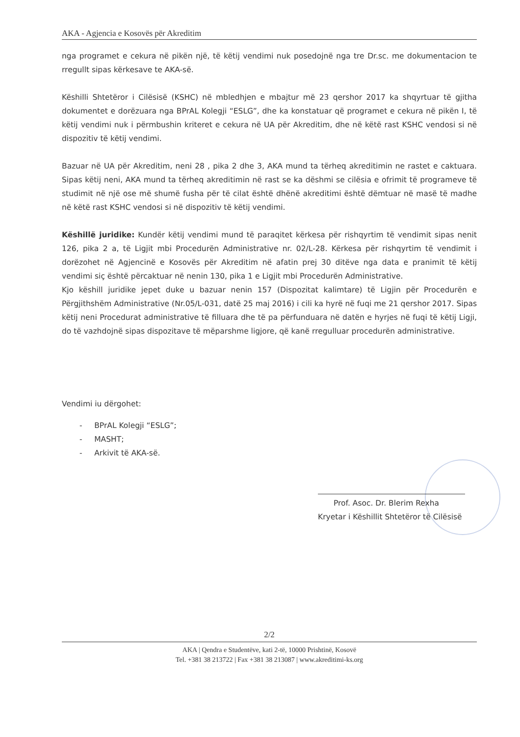AKA - Agjencia e Kosovës për Akreditim
nga programet e cekura në pikën një, të këtij vendimi nuk posedojnë nga tre Dr.sc. me dokumentacion te rregullt sipas kërkesave te AKA-së.
Këshilli Shtetëror i Cilësisë (KSHC) në mbledhjen e mbajtur më 23 qershor 2017 ka shqyrtuar të gjitha dokumentet e dorëzuara nga BPrAL Kolegji “ESLG”, dhe ka konstatuar që programet e cekura në pikën I, të këtij vendimi nuk i përmbushin kriteret e cekura në UA për Akreditim, dhe në këtë rast KSHC vendosi si në dispozitiv të këtij vendimi.
Bazuar në UA për Akreditim, neni 28 , pika 2 dhe 3, AKA mund ta tërheq akreditimin ne rastet e caktuara. Sipas këtij neni, AKA mund ta tërheq akreditimin në rast se ka dëshmi se cilësia e ofrimit të programeve të studimit në një ose më shumë fusha për të cilat është dhënë akreditimi është dëmtuar në masë të madhe në këtë rast KSHC vendosi si në dispozitiv të këtij vendimi.
Këshillë juridike: Kundër këtij vendimi mund të paraqitet kërkesa për rishqyrtim të vendimit sipas nenit 126, pika 2 a, të Ligjit mbi Procedurën Administrative nr. 02/L-28. Kërkesa për rishqyrtim të vendimit i dorëzohet në Agjencinë e Kosovës për Akreditim në afatin prej 30 ditëve nga data e pranimit të këtij vendimi siç është përcaktuar në nenin 130, pika 1 e Ligjit mbi Procedurën Administrative.
Kjo këshill juridike jepet duke u bazuar nenin 157 (Dispozitat kalimtare) të Ligjin për Procedurën e Përgjithshëm Administrative (Nr.05/L-031, datë 25 maj 2016) i cili ka hyrë në fuqi me 21 qershor 2017. Sipas këtij neni Procedurat administrative të filluara dhe të pa përfunduara në datën e hyrjes në fuqi të këtij Ligji, do të vazhdojnë sipas dispozitave të mëparshme ligjore, që kanë rregulluar procedurën administrative.
Vendimi iu dërgohet:
- BPrAL Kolegji “ESLG”;
- MASHT;
- Arkivit të AKA-së.
Prof. Asoc. Dr. Blerim Rexha
Kryetar i Këshillit Shtetëror të Cilësisë
2/2
AKA | Qendra e Studentëve, kati 2-të, 10000 Prishtinë, Kosovë
Tel. +381 38 213722 | Fax +381 38 213087 | www.akreditimi-ks.org